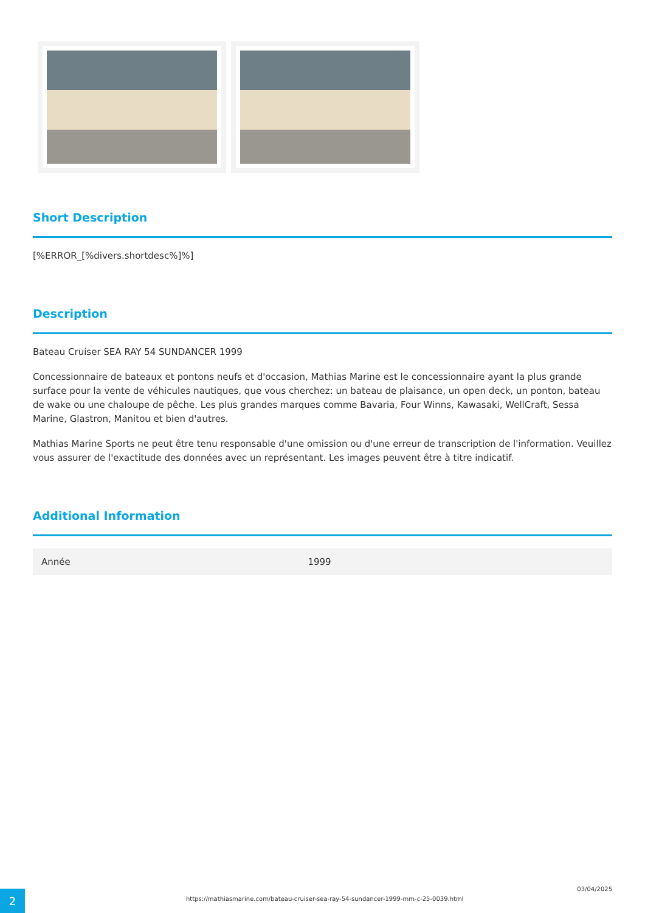Short Description
[%ERROR_[%divers.shortdesc%]%]
Description
Bateau Cruiser SEA RAY 54 SUNDANCER 1999
Concessionnaire de bateaux et pontons neufs et d'occasion, Mathias Marine est le concessionnaire ayant la plus grande surface pour la vente de véhicules nautiques, que vous cherchez: un bateau de plaisance, un open deck, un ponton, bateau de wake ou une chaloupe de pêche. Les plus grandes marques comme Bavaria, Four Winns, Kawasaki, WellCraft, Sessa Marine, Glastron, Manitou et bien d'autres.
Mathias Marine Sports ne peut être tenu responsable d'une omission ou d'une erreur de transcription de l'information. Veuillez vous assurer de l'exactitude des données avec un représentant. Les images peuvent être à titre indicatif.
Additional Information
| Année | 1999 |
2
https://mathiasmarine.com/bateau-cruiser-sea-ray-54-sundancer-1999-mm-c-25-0039.html
03/04/2025